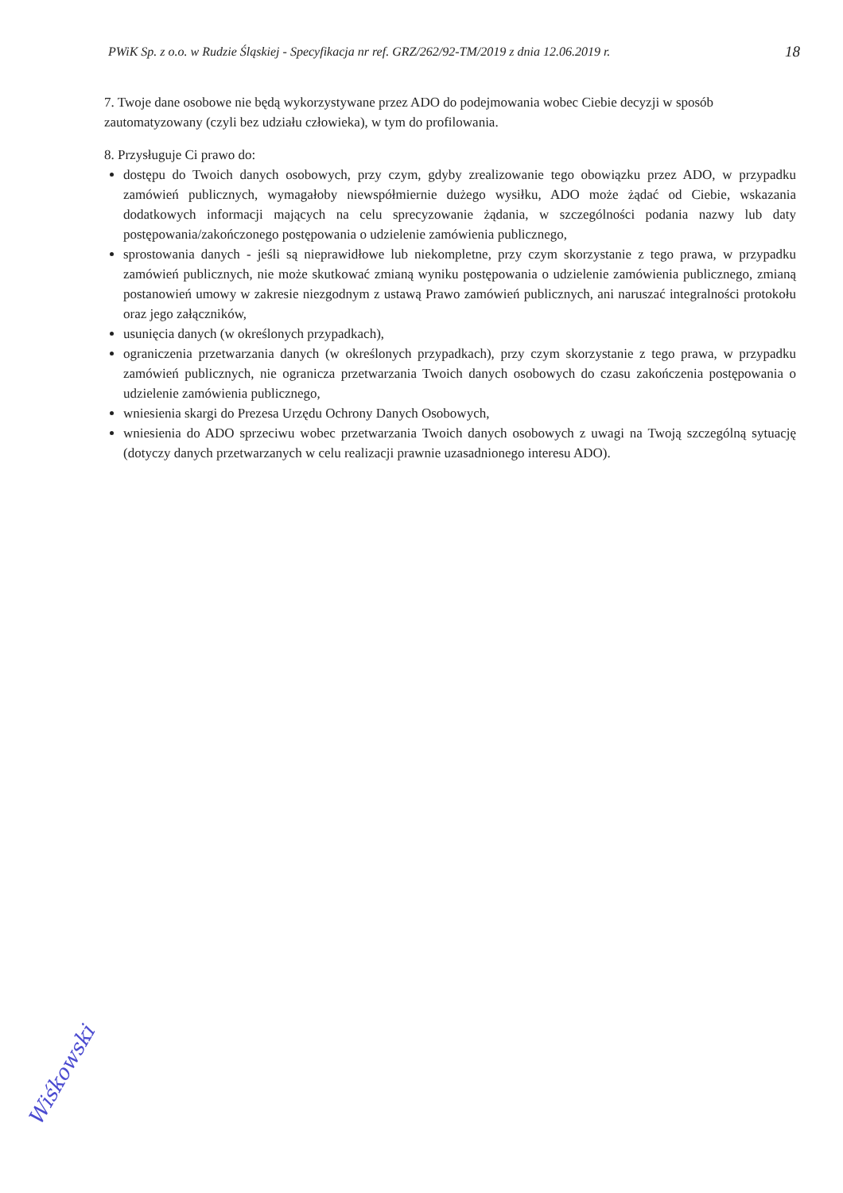PWiK Sp. z o.o. w Rudzie Śląskiej - Specyfikacja nr ref. GRZ/262/92-TM/2019 z dnia 12.06.2019 r. 18
7. Twoje dane osobowe nie będą wykorzystywane przez ADO do podejmowania wobec Ciebie decyzji w sposób zautomatyzowany (czyli bez udziału człowieka), w tym do profilowania.
8. Przysługuje Ci prawo do:
dostępu do Twoich danych osobowych, przy czym, gdyby zrealizowanie tego obowiązku przez ADO, w przypadku zamówień publicznych, wymagałoby niewspółmiernie dużego wysiłku, ADO może żądać od Ciebie, wskazania dodatkowych informacji mających na celu sprecyzowanie żądania, w szczególności podania nazwy lub daty postępowania/zakończonego postępowania o udzielenie zamówienia publicznego,
sprostowania danych - jeśli są nieprawidłowe lub niekompletne, przy czym skorzystanie z tego prawa, w przypadku zamówień publicznych, nie może skutkować zmianą wyniku postępowania o udzielenie zamówienia publicznego, zmianą postanowień umowy w zakresie niezgodnym z ustawą Prawo zamówień publicznych, ani naruszać integralności protokołu oraz jego załączników,
usunięcia danych (w określonych przypadkach),
ograniczenia przetwarzania danych (w określonych przypadkach), przy czym skorzystanie z tego prawa, w przypadku zamówień publicznych, nie ogranicza przetwarzania Twoich danych osobowych do czasu zakończenia postępowania o udzielenie zamówienia publicznego,
wniesienia skargi do Prezesa Urzędu Ochrony Danych Osobowych,
wniesienia do ADO sprzeciwu wobec przetwarzania Twoich danych osobowych z uwagi na Twoją szczególną sytuację (dotyczy danych przetwarzanych w celu realizacji prawnie uzasadnionego interesu ADO).
Wiśkowski